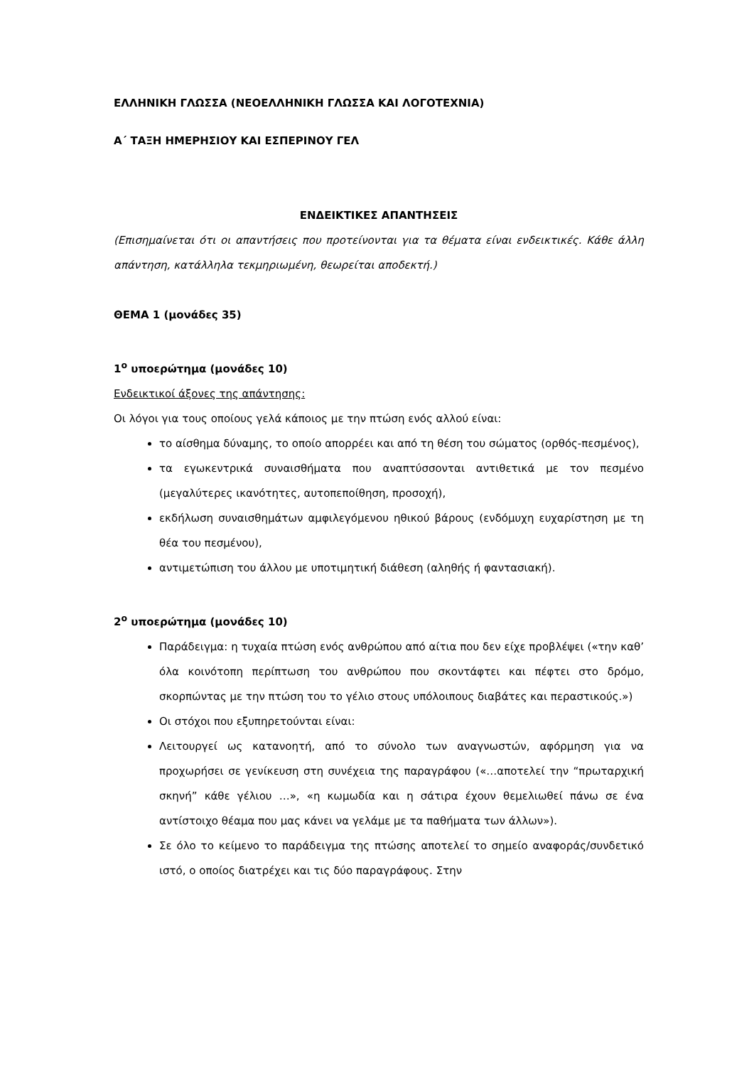ΕΛΛΗΝΙΚΗ ΓΛΩΣΣΑ (ΝΕΟΕΛΛΗΝΙΚΗ ΓΛΩΣΣΑ ΚΑΙ ΛΟΓΟΤΕΧΝΙΑ)
Α΄ ΤΑΞΗ ΗΜΕΡΗΣΙΟΥ ΚΑΙ ΕΣΠΕΡΙΝΟΥ ΓΕΛ
ΕΝΔΕΙΚΤΙΚΕΣ ΑΠΑΝΤΗΣΕΙΣ
(Επισημαίνεται ότι οι απαντήσεις που προτείνονται για τα θέματα είναι ενδεικτικές. Κάθε άλλη απάντηση, κατάλληλα τεκμηριωμένη, θεωρείται αποδεκτή.)
ΘΕΜΑ 1 (μονάδες 35)
1<sup>ο</sup> υποερώτημα (μονάδες 10)
Ενδεικτικοί άξονες της απάντησης:
Οι λόγοι για τους οποίους γελά κάποιος με την πτώση ενός αλλού είναι:
το αίσθημα δύναμης, το οποίο απορρέει και από τη θέση του σώματος (ορθός-πεσμένος),
τα εγωκεντρικά συναισθήματα που αναπτύσσονται αντιθετικά με τον πεσμένο (μεγαλύτερες ικανότητες, αυτοπεποίθηση, προσοχή),
εκδήλωση συναισθημάτων αμφιλεγόμενου ηθικού βάρους (ενδόμυχη ευχαρίστηση με τη θέα του πεσμένου),
αντιμετώπιση του άλλου με υποτιμητική διάθεση (αληθής ή φαντασιακή).
2<sup>ο</sup> υποερώτημα (μονάδες 10)
Παράδειγμα: η τυχαία πτώση ενός ανθρώπου από αίτια που δεν είχε προβλέψει («την καθ’ όλα κοινότοπη περίπτωση του ανθρώπου που σκοντάφτει και πέφτει στο δρόμο, σκορπώντας με την πτώση του το γέλιο στους υπόλοιπους διαβάτες και περαστικούς.»)
Οι στόχοι που εξυπηρετούνται είναι:
Λειτουργεί ως κατανοητή, από το σύνολο των αναγνωστών, αφόρμηση για να προχωρήσει σε γενίκευση στη συνέχεια της παραγράφου («…αποτελεί την “πρωταρχική σκηνή” κάθε γέλιου …», «η κωμωδία και η σάτιρα έχουν θεμελιωθεί πάνω σε ένα αντίστοιχο θέαμα που μας κάνει να γελάμε με τα παθήματα των άλλων»).
Σε όλο το κείμενο το παράδειγμα της πτώσης αποτελεί το σημείο αναφοράς/συνδετικό ιστό, ο οποίος διατρέχει και τις δύο παραγράφους. Στην